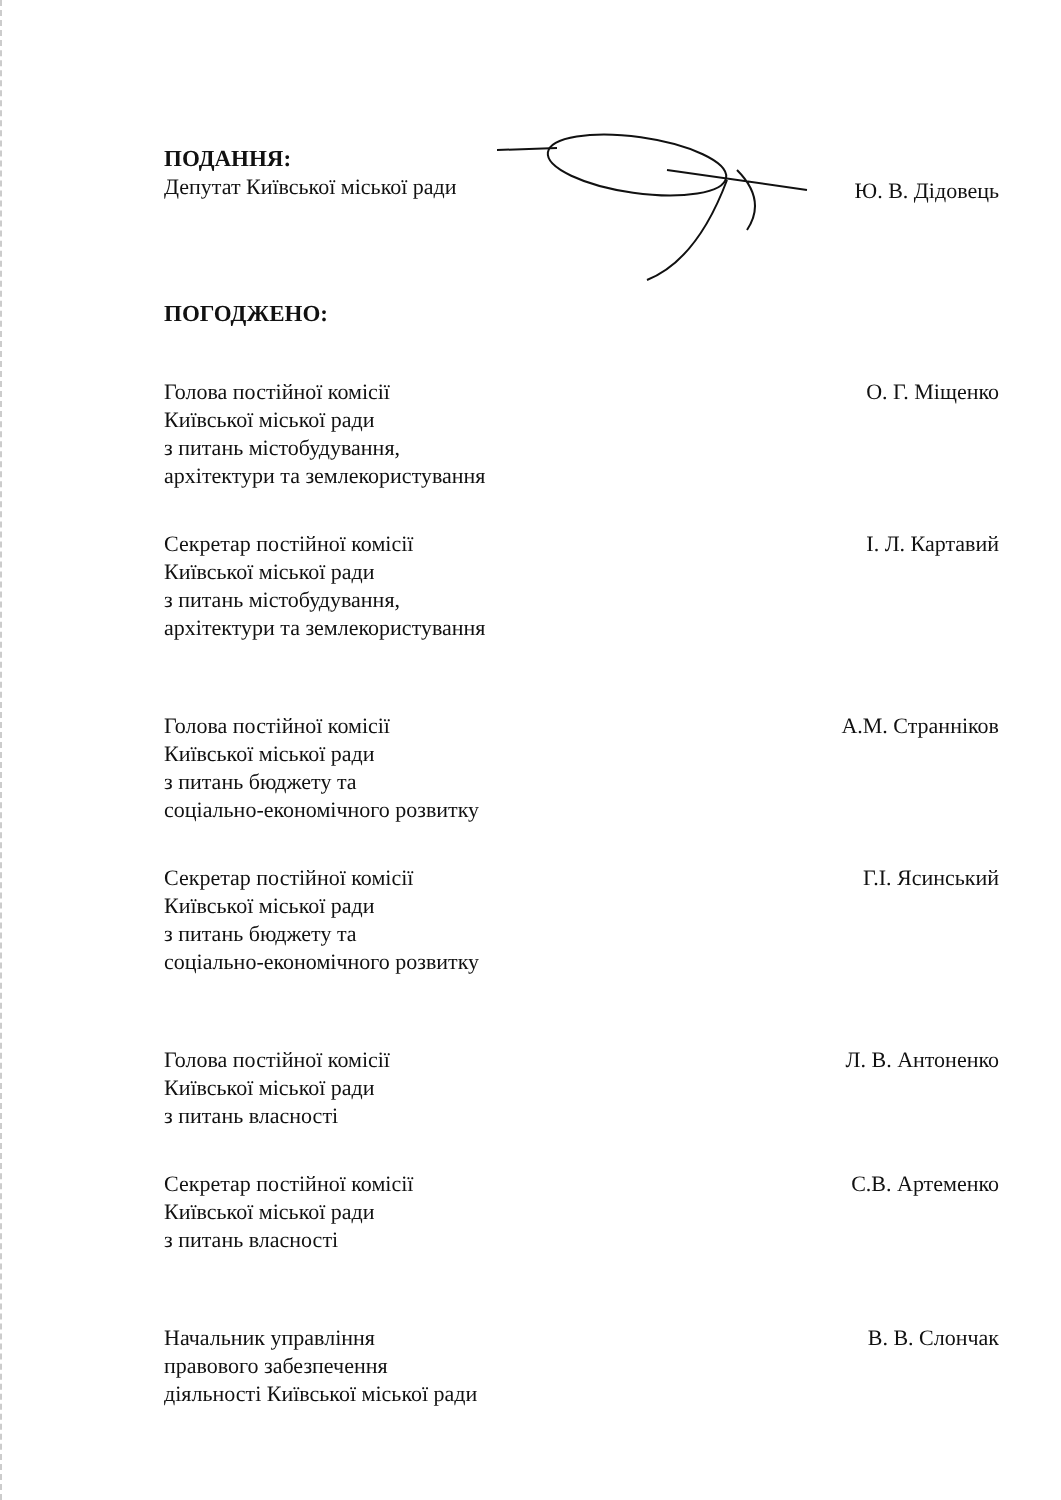ПОДАННЯ:
Депутат Київської міської ради
Ю. В. Дідовець
ПОГОДЖЕНО:
Голова постійної комісії
Київської міської ради
з питань містобудування,
архітектури та землекористування
О. Г. Міщенко
Секретар постійної комісії
Київської міської ради
з питань містобудування,
архітектури та землекористування
І. Л. Картавий
Голова постійної комісії
Київської міської ради
з питань бюджету та
соціально-економічного розвитку
А.М. Странніков
Секретар постійної комісії
Київської міської ради
з питань бюджету та
соціально-економічного розвитку
Г.І. Ясинський
Голова постійної комісії
Київської міської ради
з питань власності
Л. В. Антоненко
Секретар постійної комісії
Київської міської ради
з питань власності
С.В. Артеменко
Начальник управління
правового забезпечення
діяльності Київської міської ради
В. В. Слончак